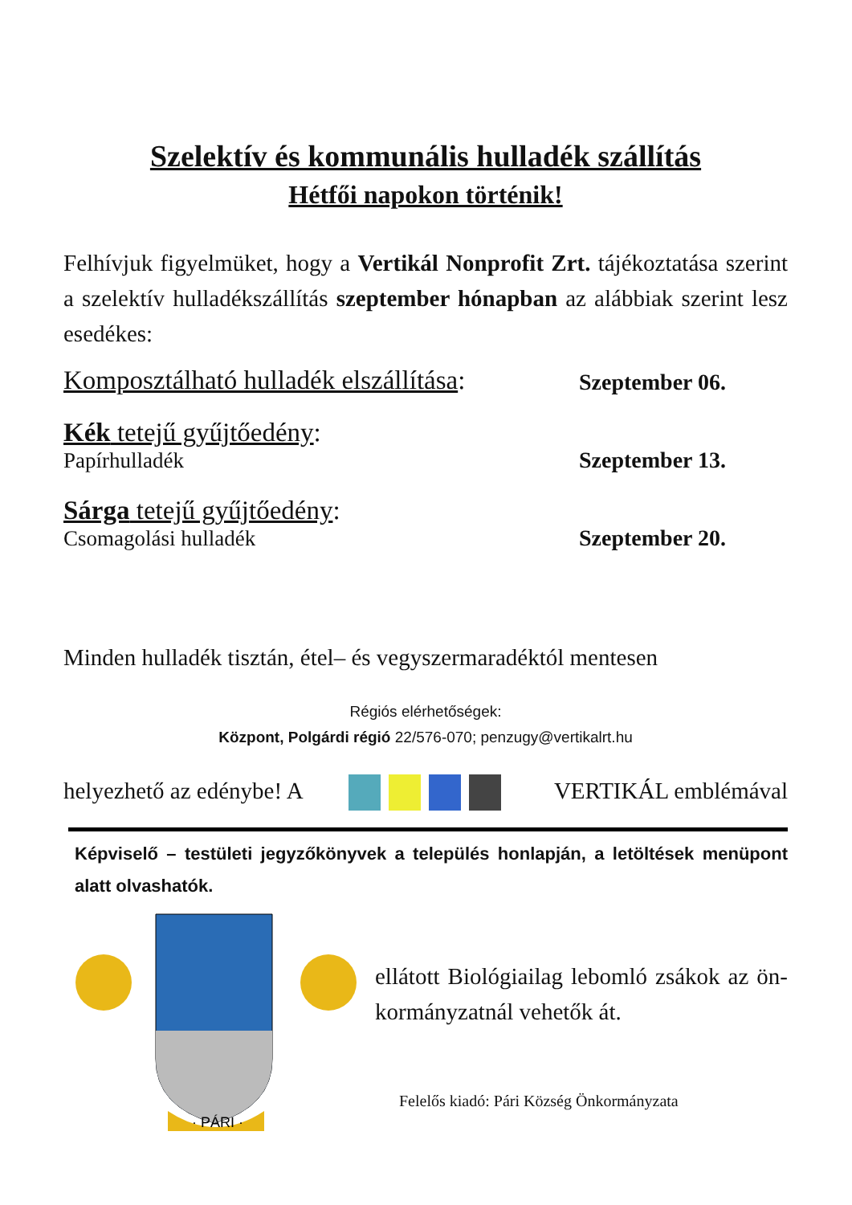Szelektív és kommunális hulladék szállítás
Hétfői napokon történik!
Felhívjuk figyelmüket, hogy a Vertikál Nonprofit Zrt. tájékoztatása szerint a szelektív hulladékszállítás szeptember hónapban az alábbiak szerint lesz esedékes:
Komposztálható hulladék elszállítása: Szeptember 06.
Kék tetejű gyűjtőedény:
Papírhulladék Szeptember 13.
Sárga tetejű gyűjtőedény:
Csomagolási hulladék Szeptember 20.
Minden hulladék tisztán, étel– és vegyszermaradéktól mentesen
Régiós elérhetőségek:
Központ, Polgárdi régió 22/576-070; penzugy@vertikalrt.hu
helyezhető az edénybe! A VERTIKÁL emblémával
Képviselő – testületi jegyzőkönyvek a település honlapján, a letöltések menüpont alatt olvashatók.
· PÁRI ·
ellátott Biológiailag lebomló zsákok az ön-kormányzatnál vehetők át.
Felelős kiadó: Pári Község Önkormányzata